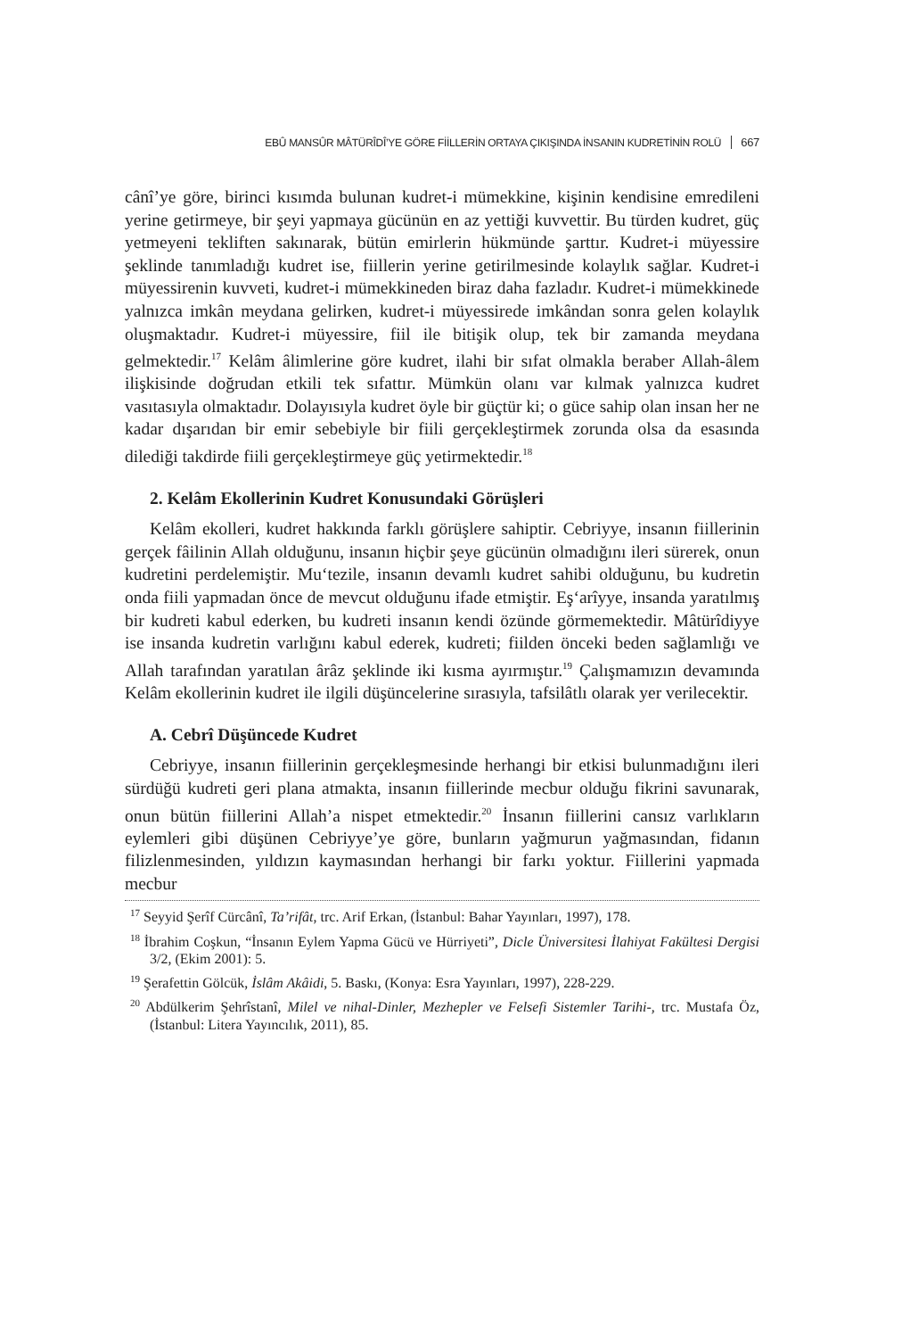EBÛ MANSÛR MÂTÜRÎDÎ’YE GÖRE FİİLLERİN ORTAYA ÇIKIŞINDA İNSANIN KUDRETİNİN ROLÜ 667
cânî’ye göre, birinci kısımda bulunan kudret-i mümekkine, kişinin kendisine emredileni yerine getirmeye, bir şeyi yapmaya gücünün en az yettiği kuvvettir. Bu türden kudret, güç yetmeyeni tekliften sakınarak, bütün emirlerin hükmünde şarttır. Kudret-i müyessire şeklinde tanımladığı kudret ise, fiillerin yerine getirilmesinde kolaylık sağlar. Kudret-i müyessirenin kuvveti, kudret-i mümekkineden biraz daha fazladır. Kudret-i mümekkinede yalnızca imkân meydana gelirken, kudret-i müyessirede imkândan sonra gelen kolaylık oluşmaktadır. Kudret-i müyessire, fiil ile bitişik olup, tek bir zamanda meydana gelmektedir.<sup>17</sup> Kelâm âlimlerine göre kudret, ilahi bir sıfat olmakla beraber Allah-âlem ilişkisinde doğrudan etkili tek sıfattır. Mümkün olanı var kılmak yalnızca kudret vasıtasıyla olmaktadır. Dolayısıyla kudret öyle bir güçtür ki; o güce sahip olan insan her ne kadar dışarıdan bir emir sebebiyle bir fiili gerçekleştirmek zorunda olsa da esasında dilediği takdirde fiili gerçekleştirmeye güç yetirmektedir.<sup>18</sup>
2. Kelâm Ekollerinin Kudret Konusundaki Görüşleri
Kelâm ekolleri, kudret hakkında farklı görüşlere sahiptir. Cebriyye, insanın fiillerinin gerçek fâilinin Allah olduğunu, insanın hiçbir şeye gücünün olmadığını ileri sürerek, onun kudretini perdelemiştir. Mu‘tezile, insanın devamlı kudret sahibi olduğunu, bu kudretin onda fiili yapmadan önce de mevcut olduğunu ifade etmiştir. Eş‘arîyye, insanda yaratılmış bir kudreti kabul ederken, bu kudreti insanın kendi özünde görmemektedir. Mâtürîdiyye ise insanda kudretin varlığını kabul ederek, kudreti; fiilden önceki beden sağlamlığı ve Allah tarafından yaratılan ârâz şeklinde iki kısma ayırmıştır.<sup>19</sup> Çalışmamızın devamında Kelâm ekollerinin kudret ile ilgili düşüncelerine sırasıyla, tafsilâtlı olarak yer verilecektir.
A. Cebrî Düşüncede Kudret
Cebriyye, insanın fiillerinin gerçekleşmesinde herhangi bir etkisi bulunmadığını ileri sürdüğü kudreti geri plana atmakta, insanın fiillerinde mecbur olduğu fikrini savunarak, onun bütün fiillerini Allah’a nispet etmektedir.<sup>20</sup> İnsanın fiillerini cansız varlıkların eylemleri gibi düşünen Cebriyye’ye göre, bunların yağmurun yağmasından, fidanın filizlenmesinden, yıldızın kaymasından herhangi bir farkı yoktur. Fiillerini yapmada mecbur
<sup>17</sup> Seyyid Şerîf Cürcânî, Ta’rifât, trc. Arif Erkan, (İstanbul: Bahar Yayınları, 1997), 178.
<sup>18</sup> İbrahim Coşkun, “İnsanın Eylem Yapma Gücü ve Hürriyeti”, Dicle Üniversitesi İlahiyat Fakültesi Dergisi 3/2, (Ekim 2001): 5.
<sup>19</sup> Şerafettin Gölcük, İslâm Akâidi, 5. Baskı, (Konya: Esra Yayınları, 1997), 228-229.
<sup>20</sup> Abdülkerim Şehrîstanî, Milel ve nihal-Dinler, Mezhepler ve Felsefi Sistemler Tarihi-, trc. Mustafa Öz, (İstanbul: Litera Yayıncılık, 2011), 85.